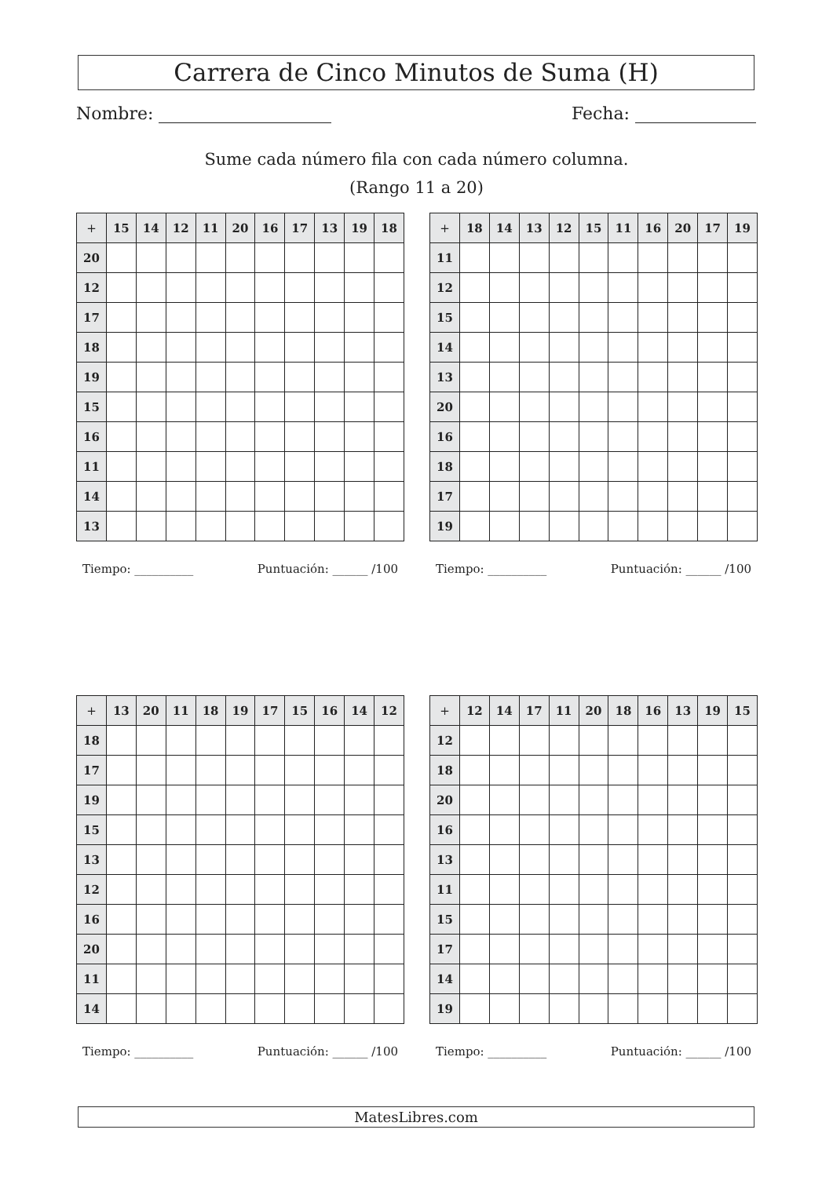Carrera de Cinco Minutos de Suma (H)
Nombre: Fecha:
Sume cada número fila con cada número columna.
(Rango 11 a 20)
| + | 15 | 14 | 12 | 11 | 20 | 16 | 17 | 13 | 19 | 18 |
| --- | --- | --- | --- | --- | --- | --- | --- | --- | --- | --- |
| 20 | | | | | | | | | | |
| 12 | | | | | | | | | | |
| 17 | | | | | | | | | | |
| 18 | | | | | | | | | | |
| 19 | | | | | | | | | | |
| 15 | | | | | | | | | | |
| 16 | | | | | | | | | | |
| 11 | | | | | | | | | | |
| 14 | | | | | | | | | | |
| 13 | | | | | | | | | | |
Tiempo: __________ Puntuación: ______ /100
| + | 18 | 14 | 13 | 12 | 15 | 11 | 16 | 20 | 17 | 19 |
| --- | --- | --- | --- | --- | --- | --- | --- | --- | --- | --- |
| 11 | | | | | | | | | | |
| 12 | | | | | | | | | | |
| 15 | | | | | | | | | | |
| 14 | | | | | | | | | | |
| 13 | | | | | | | | | | |
| 20 | | | | | | | | | | |
| 16 | | | | | | | | | | |
| 18 | | | | | | | | | | |
| 17 | | | | | | | | | | |
| 19 | | | | | | | | | | |
Tiempo: __________ Puntuación: ______ /100
| + | 13 | 20 | 11 | 18 | 19 | 17 | 15 | 16 | 14 | 12 |
| --- | --- | --- | --- | --- | --- | --- | --- | --- | --- | --- |
| 18 | | | | | | | | | | |
| 17 | | | | | | | | | | |
| 19 | | | | | | | | | | |
| 15 | | | | | | | | | | |
| 13 | | | | | | | | | | |
| 12 | | | | | | | | | | |
| 16 | | | | | | | | | | |
| 20 | | | | | | | | | | |
| 11 | | | | | | | | | | |
| 14 | | | | | | | | | | |
Tiempo: __________ Puntuación: ______ /100
| + | 12 | 14 | 17 | 11 | 20 | 18 | 16 | 13 | 19 | 15 |
| --- | --- | --- | --- | --- | --- | --- | --- | --- | --- | --- |
| 12 | | | | | | | | | | |
| 18 | | | | | | | | | | |
| 20 | | | | | | | | | | |
| 16 | | | | | | | | | | |
| 13 | | | | | | | | | | |
| 11 | | | | | | | | | | |
| 15 | | | | | | | | | | |
| 17 | | | | | | | | | | |
| 14 | | | | | | | | | | |
| 19 | | | | | | | | | | |
Tiempo: __________ Puntuación: ______ /100
MatesLibres.com